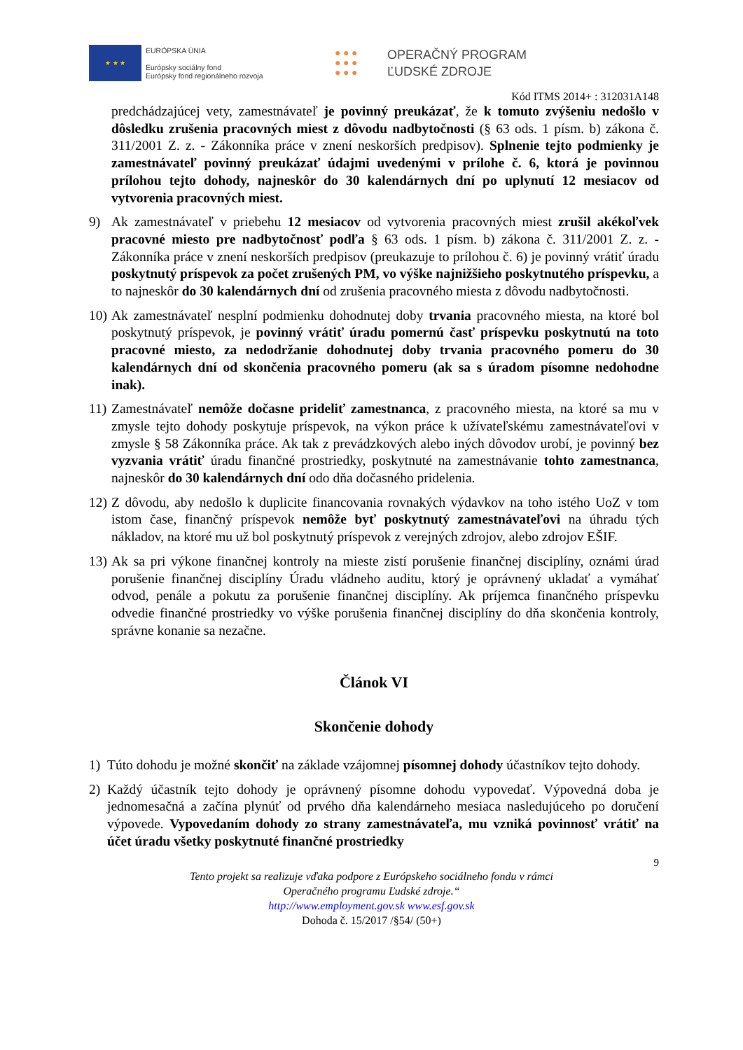★ ★ ★
EURÓPSKA ÚNIA
Európsky sociálny fond
Európsky fond regionálneho rozvoja
● ● ●
● ● ●
● ● ●
OPERAČNÝ PROGRAM
ĽUDSKÉ ZDROJE
Kód ITMS 2014+ : 312031A148
predchádzajúcej vety, zamestnávateľ je povinný preukázať, že k tomuto zvýšeniu nedošlo v dôsledku zrušenia pracovných miest z dôvodu nadbytočnosti (§ 63 ods. 1 písm. b) zákona č. 311/2001 Z. z. - Zákonníka práce v znení neskorších predpisov). Splnenie tejto podmienky je zamestnávateľ povinný preukázať údajmi uvedenými v prílohe č. 6, ktorá je povinnou prílohou tejto dohody, najneskôr do 30 kalendárnych dní po uplynutí 12 mesiacov od vytvorenia pracovných miest.
9) Ak zamestnávateľ v priebehu 12 mesiacov od vytvorenia pracovných miest zrušil akékoľvek pracovné miesto pre nadbytočnosť podľa § 63 ods. 1 písm. b) zákona č. 311/2001 Z. z. - Zákonníka práce v znení neskorších predpisov (preukazuje to prílohou č. 6) je povinný vrátiť úradu poskytnutý príspevok za počet zrušených PM, vo výške najnižšieho poskytnutého príspevku, a to najneskôr do 30 kalendárnych dní od zrušenia pracovného miesta z dôvodu nadbytočnosti.
10)
Ak zamestnávateľ nesplní podmienku dohodnutej doby trvania pracovného miesta, na ktoré bol poskytnutý príspevok, je povinný vrátiť úradu pomernú časť príspevku poskytnutú na toto pracovné miesto, za nedodržanie dohodnutej doby trvania pracovného pomeru do 30 kalendárnych dní od skončenia pracovného pomeru (ak sa s úradom písomne nedohodne inak).
11)
Zamestnávateľ nemôže dočasne prideliť zamestnanca, z pracovného miesta, na ktoré sa mu v zmysle tejto dohody poskytuje príspevok, na výkon práce k užívateľskému zamestnávateľovi v zmysle § 58 Zákonníka práce. Ak tak z prevádzkových alebo iných dôvodov urobí, je povinný bez vyzvania vrátiť úradu finančné prostriedky, poskytnuté na zamestnávanie tohto zamestnanca, najneskôr do 30 kalendárnych dní odo dňa dočasného pridelenia.
12)
Z dôvodu, aby nedošlo k duplicite financovania rovnakých výdavkov na toho istého UoZ v tom istom čase, finančný príspevok nemôže byť poskytnutý zamestnávateľovi na úhradu tých nákladov, na ktoré mu už bol poskytnutý príspevok z verejných zdrojov, alebo zdrojov EŠIF.
13)
Ak sa pri výkone finančnej kontroly na mieste zistí porušenie finančnej disciplíny, oznámi úrad porušenie finančnej disciplíny Úradu vládneho auditu, ktorý je oprávnený ukladať a vymáhať odvod, penále a pokutu za porušenie finančnej disciplíny. Ak príjemca finančného príspevku odvedie finančné prostriedky vo výške porušenia finančnej disciplíny do dňa skončenia kontroly, správne konanie sa nezačne.
Článok VI
Skončenie dohody
1) Túto dohodu je možné skončiť na základe vzájomnej písomnej dohody účastníkov tejto dohody.
2) Každý účastník tejto dohody je oprávnený písomne dohodu vypovedať. Výpovedná doba je jednomesačná a začína plynúť od prvého dňa kalendárneho mesiaca nasledujúceho po doručení výpovede. Vypovedaním dohody zo strany zamestnávateľa, mu vzniká povinnosť vrátiť na účet úradu všetky poskytnuté finančné prostriedky
9
Tento projekt sa realizuje vďaka podpore z Európskeho sociálneho fondu v rámci
Operačného programu Ľudské zdroje.“
http://www.employment.gov.sk www.esf.gov.sk
Dohoda č. 15/2017 /§54/ (50+)